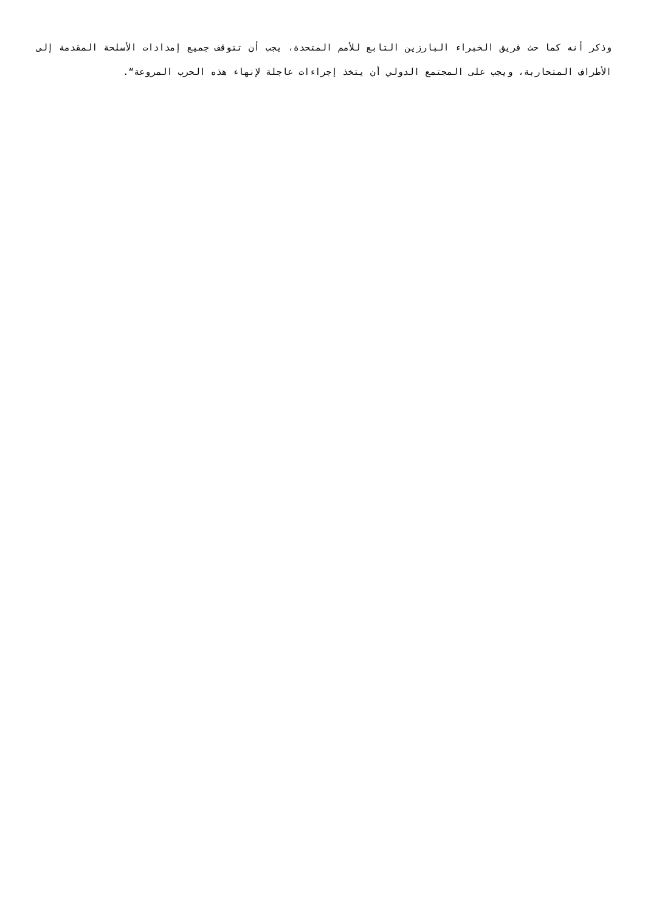وذكر أنه كما حث فريق الخبراء البارزين التابع للأمم المتحدة، يجب أن تتوقف جميع إمدادات الأسلحة المقدمة إلى الأطراف المتحاربة، ويجب على المجتمع الدولي أن يتخذ إجراءات عاجلة لإنهاء هذه الحرب المروعة“.